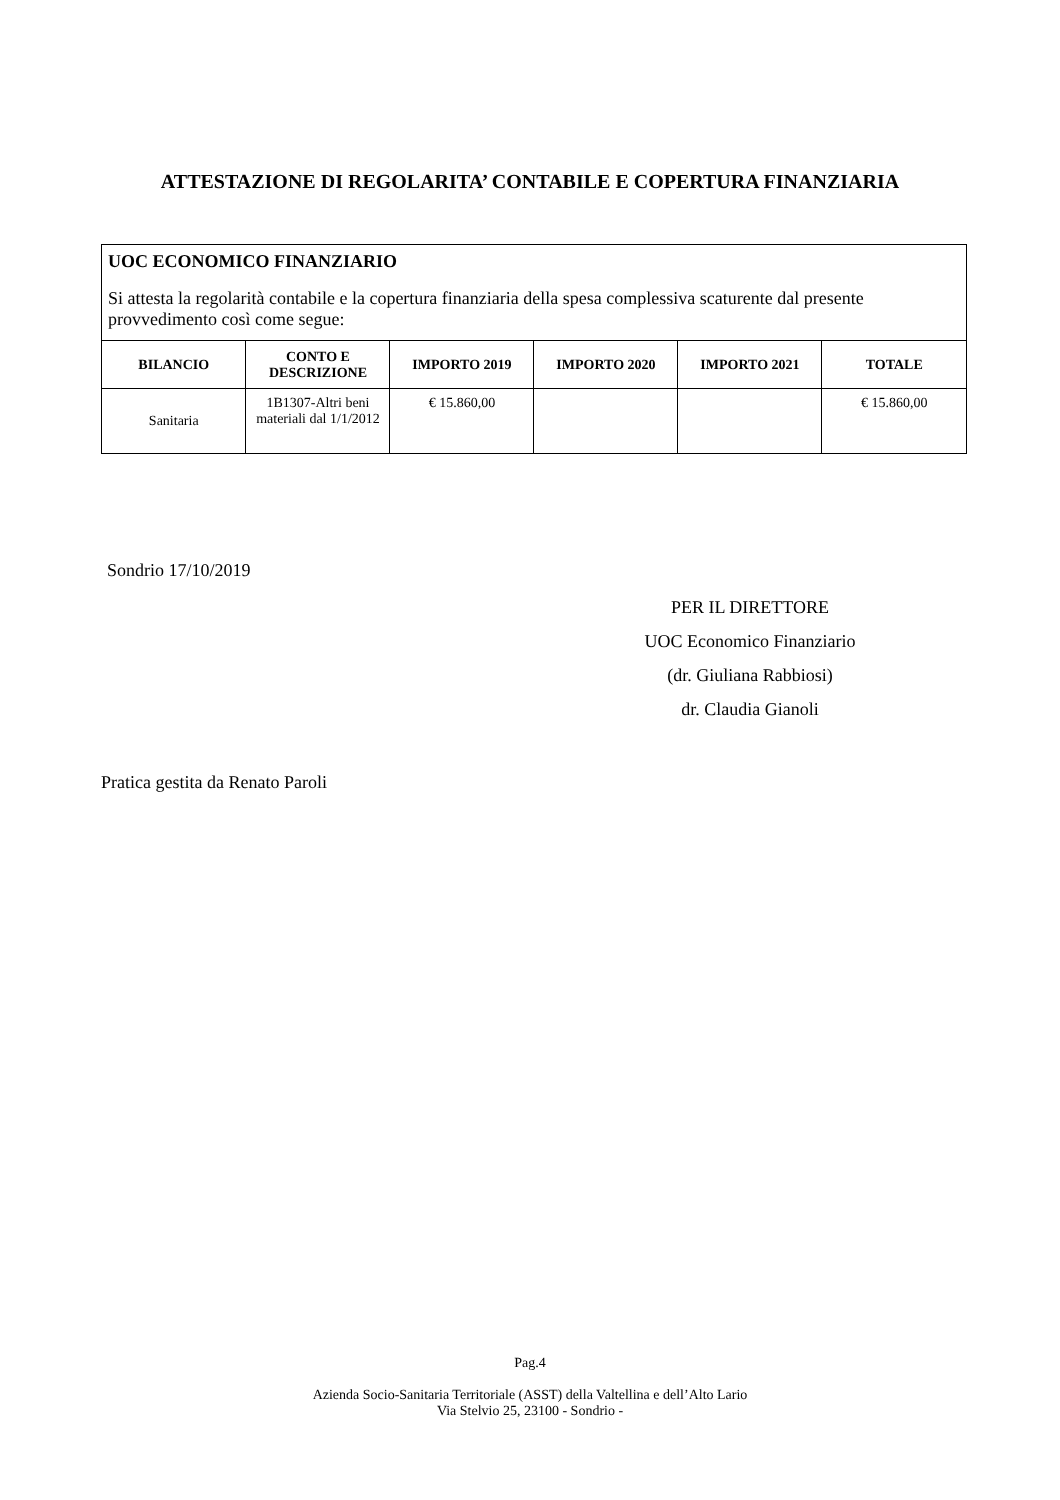ATTESTAZIONE DI REGOLARITA’ CONTABILE E COPERTURA FINANZIARIA
UOC ECONOMICO FINANZIARIO
Si attesta la regolarità contabile e la copertura finanziaria della spesa complessiva scaturente dal presente provvedimento così come segue:
| BILANCIO | CONTO E DESCRIZIONE | IMPORTO 2019 | IMPORTO 2020 | IMPORTO 2021 | TOTALE |
| --- | --- | --- | --- | --- | --- |
| Sanitaria | 1B1307-Altri beni materiali dal 1/1/2012 | € 15.860,00 | | | € 15.860,00 |
Sondrio 17/10/2019
PER IL DIRETTORE
UOC Economico Finanziario
(dr. Giuliana Rabbiosi)
dr. Claudia Gianoli
Pratica gestita da Renato Paroli
Pag.4
Azienda Socio-Sanitaria Territoriale (ASST) della Valtellina e dell’Alto Lario
Via Stelvio 25, 23100 - Sondrio -